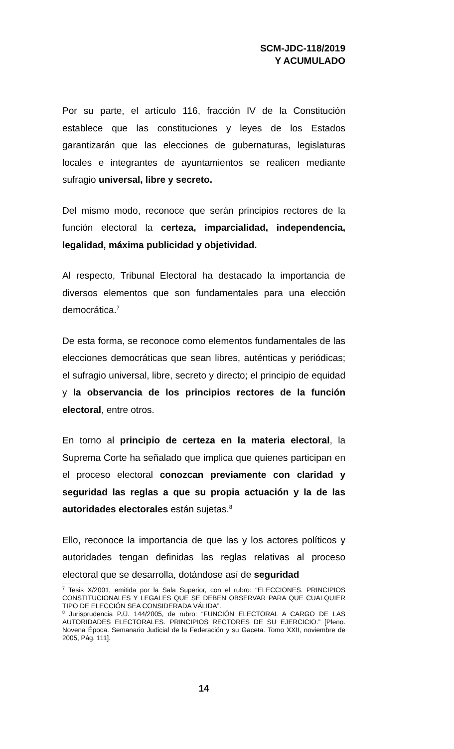SCM-JDC-118/2019
Y ACUMULADO
Por su parte, el artículo 116, fracción IV de la Constitución establece que las constituciones y leyes de los Estados garantizarán que las elecciones de gubernaturas, legislaturas locales e integrantes de ayuntamientos se realicen mediante sufragio universal, libre y secreto.
Del mismo modo, reconoce que serán principios rectores de la función electoral la certeza, imparcialidad, independencia, legalidad, máxima publicidad y objetividad.
Al respecto, Tribunal Electoral ha destacado la importancia de diversos elementos que son fundamentales para una elección democrática.<sup>7</sup>
De esta forma, se reconoce como elementos fundamentales de las elecciones democráticas que sean libres, auténticas y periódicas; el sufragio universal, libre, secreto y directo; el principio de equidad y la observancia de los principios rectores de la función electoral, entre otros.
En torno al principio de certeza en la materia electoral, la Suprema Corte ha señalado que implica que quienes participan en el proceso electoral conozcan previamente con claridad y seguridad las reglas a que su propia actuación y la de las autoridades electorales están sujetas.<sup>8</sup>
Ello, reconoce la importancia de que las y los actores políticos y autoridades tengan definidas las reglas relativas al proceso electoral que se desarrolla, dotándose así de seguridad
<sup>7</sup> Tesis X/2001, emitida por la Sala Superior, con el rubro: “ELECCIONES. PRINCIPIOS CONSTITUCIONALES Y LEGALES QUE SE DEBEN OBSERVAR PARA QUE CUALQUIER TIPO DE ELECCIÓN SEA CONSIDERADA VÁLIDA”.
<sup>8</sup> Jurisprudencia P./J. 144/2005, de rubro: “FUNCIÓN ELECTORAL A CARGO DE LAS AUTORIDADES ELECTORALES. PRINCIPIOS RECTORES DE SU EJERCICIO.” [Pleno. Novena Época. Semanario Judicial de la Federación y su Gaceta. Tomo XXII, noviembre de 2005, Pág. 111].
14